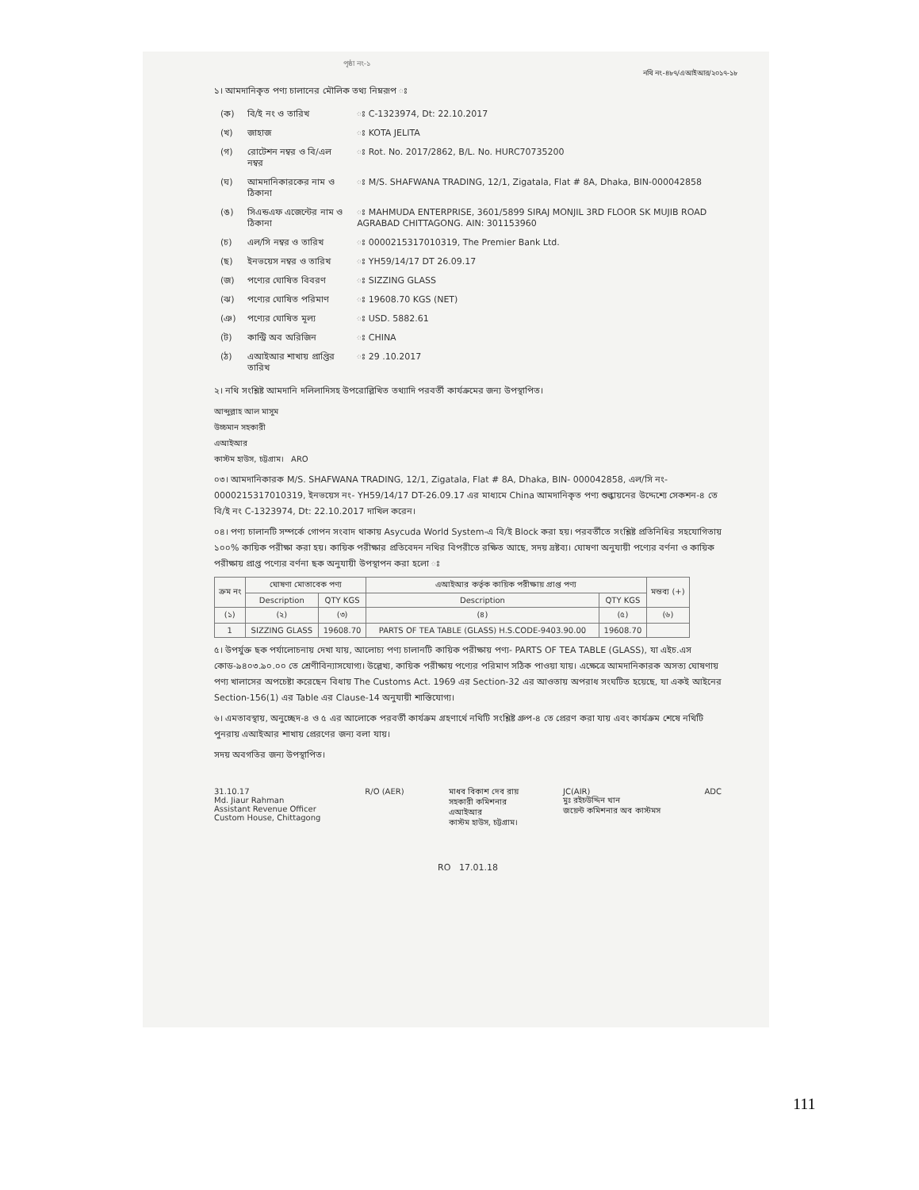পৃষ্ঠা নং-১
নথি নং-৪৮৭/এআইআর/২০১৭-১৮
১। আমদানিকৃত পণ্য চালানের মৌলিক তথ্য নিম্নরূপ ঃ
| (ক) | বি/ই নং ও তারিখ | ঃ C-1323974, Dt: 22.10.2017 |
| (খ) | জাহাজ | ঃ KOTA JELITA |
| (গ) | রোটেশন নম্বর ও বি/এল নম্বর | ঃ Rot. No. 2017/2862, B/L. No. HURC70735200 |
| (ঘ) | আমদানিকারকের নাম ও ঠিকানা | ঃ M/S. SHAFWANA TRADING, 12/1, Zigatala, Flat # 8A, Dhaka, BIN-000042858 |
| (ঙ) | সিএন্ডএফ এজেন্টের নাম ও ঠিকানা | ঃ MAHMUDA ENTERPRISE, 3601/5899 SIRAJ MONJIL 3RD FLOOR SK MUJIB ROAD AGRABAD CHITTAGONG. AIN: 301153960 |
| (চ) | এল/সি নম্বর ও তারিখ | ঃ 0000215317010319, The Premier Bank Ltd. |
| (ছ) | ইনভয়েস নম্বর ও তারিখ | ঃ YH59/14/17 DT 26.09.17 |
| (জ) | পণ্যের ঘোষিত বিবরণ | ঃ SIZZING GLASS |
| (ঝ) | পণ্যের ঘোষিত পরিমাণ | ঃ 19608.70 KGS (NET) |
| (ঞ) | পণ্যের ঘোষিত মূল্য | ঃ USD. 5882.61 |
| (ট) | কান্ট্রি অব অরিজিন | ঃ CHINA |
| (ঠ) | এআইআর শাখায় প্রাপ্তির তারিখ | ঃ 29 .10.2017 |
২। নথি সংশ্লিষ্ট আমদানি দলিলাদিসহ উপরোল্লিখিত তথ্যাদি পরবর্তী কার্যক্রমের জন্য উপস্থাপিত।
আব্দুল্লাহ আল মাসুম
উচ্চমান সহকারী
এআইআর
কাস্টম হাউস, চট্টগ্রাম। ARO
০৩। আমদানিকারক M/S. SHAFWANA TRADING, 12/1, Zigatala, Flat # 8A, Dhaka, BIN- 000042858, এল/সি নং- 0000215317010319, ইনভয়েস নং- YH59/14/17 DT-26.09.17 এর মাধ্যমে China আমদানিকৃত পণ্য শুল্কায়নের উদ্দেশ্যে সেকশন-৪ তে বি/ই নং C-1323974, Dt: 22.10.2017 দাখিল করেন।
০৪। পণ্য চালানটি সম্পর্কে গোপন সংবাদ থাকায় Asycuda World System-এ বি/ই Block করা হয়। পরবর্তীতে সংশ্লিষ্ট প্রতিনিধির সহযোগিতায় ১০০% কায়িক পরীক্ষা করা হয়। কায়িক পরীক্ষার প্রতিবেদন নথির বিপরীতে রক্ষিত আছে, সদয় দ্রষ্টব্য। ঘোষণা অনুযায়ী পণ্যের বর্ণনা ও কায়িক পরীক্ষায় প্রাপ্ত পণ্যের বর্ণনা ছক অনুযায়ী উপস্থাপন করা হলো ঃ
| ক্রম নং | ঘোষণা মোতাবেক পণ্য | | এআইআর কর্তৃক কায়িক পরীক্ষায় প্রাপ্ত পণ্য | | মন্তব্য (+) |
| --- | --- | --- | --- | --- | --- |
| | Description | QTY KGS | Description | QTY KGS | |
| (১) | (২) | (৩) | (৪) | (৫) | (৬) |
| 1 | SIZZING GLASS | 19608.70 | PARTS OF TEA TABLE (GLASS) H.S.CODE-9403.90.00 | 19608.70 | |
৫। উপর্যুক্ত ছক পর্যালোচনায় দেখা যায়, আলোচ্য পণ্য চালানটি কায়িক পরীক্ষায় পণ্য- PARTS OF TEA TABLE (GLASS), যা এইচ.এস কোড-৯৪০৩.৯০.০০ তে শ্রেণীবিন্যাসযোগ্য। উল্লেখ্য, কায়িক পরীক্ষায় পণ্যের পরিমাণ সঠিক পাওয়া যায়। এক্ষেত্রে আমদানিকারক অসত্য ঘোষণায় পণ্য খালাসের অপচেষ্টা করেছেন বিধায় The Customs Act. 1969 এর Section-32 এর আওতায় অপরাধ সংঘটিত হয়েছে, যা একই আইনের Section-156(1) এর Table এর Clause-14 অনুযায়ী শাস্তিযোগ্য।
৬। এমতাবস্থায়, অনুচ্ছেদ-৪ ও ৫ এর আলোকে পরবর্তী কার্যক্রম গ্রহণার্থে নথিটি সংশ্লিষ্ট গ্রুপ-৪ তে প্রেরণ করা যায় এবং কার্যক্রম শেষে নথিটি পুনরায় এআইআর শাখায় প্রেরণের জন্য বলা যায়।
সদয় অবগতির জন্য উপস্থাপিত।
31.10.17
Md. Jiaur Rahman
Assistant Revenue Officer
Custom House, Chittagong
R/O (AER) মাধব বিকাশ দেব রায়
সহকারী কমিশনার
এআইআর
কাস্টম হাউস, চট্টগ্রাম।
JC(AIR)
মুঃ রইচউদ্দিন খান
জয়েন্ট কমিশনার অব কাস্টমস
ADC
RO 17.01.18
111